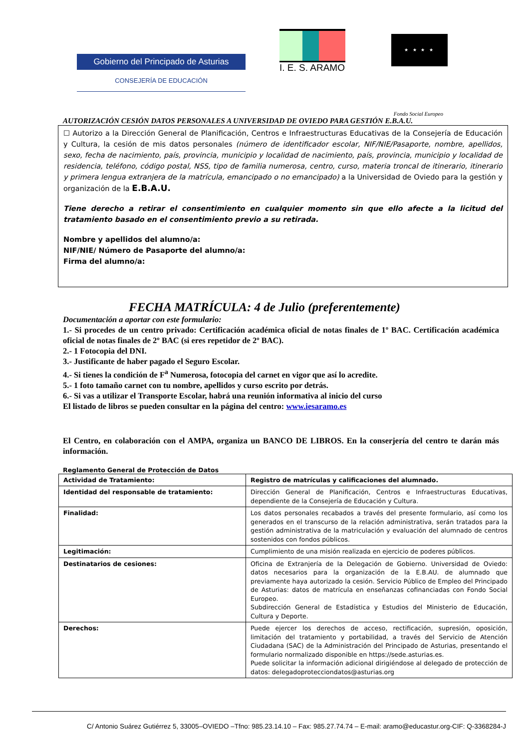Gobierno del Principado de Asturias
CONSEJERÍA DE EDUCACIÓN
I. E. S. ARAMO
★ ★ ★ ★
Fondo Social Europeo
AUTORIZACIÓN CESIÓN DATOS PERSONALES A UNIVERSIDAD DE OVIEDO PARA GESTIÓN E.B.A.U.
☐ Autorizo a la Dirección General de Planificación, Centros e Infraestructuras Educativas de la Consejería de Educación y Cultura, la cesión de mis datos personales (número de identificador escolar, NIF/NIE/Pasaporte, nombre, apellidos, sexo, fecha de nacimiento, país, provincia, municipio y localidad de nacimiento, país, provincia, municipio y localidad de residencia, teléfono, código postal, NSS, tipo de familia numerosa, centro, curso, materia troncal de itinerario, itinerario y primera lengua extranjera de la matrícula, emancipado o no emancipado) a la Universidad de Oviedo para la gestión y organización de la E.B.A.U.
Tiene derecho a retirar el consentimiento en cualquier momento sin que ello afecte a la licitud del tratamiento basado en el consentimiento previo a su retirada.
Nombre y apellidos del alumno/a:
NIF/NIE/ Número de Pasaporte del alumno/a:
Firma del alumno/a:
FECHA MATRÍCULA: 4 de Julio (preferentemente)
Documentación a aportar con este formulario:
1.- Si procedes de un centro privado: Certificación académica oficial de notas finales de 1º BAC. Certificación académica oficial de notas finales de 2º BAC (si eres repetidor de 2º BAC).
2.- 1 Fotocopia del DNI.
3.- Justificante de haber pagado el Seguro Escolar.
4.- Si tienes la condición de F<sup>a</sup> Numerosa, fotocopia del carnet en vigor que así lo acredite.
5.- 1 foto tamaño carnet con tu nombre, apellidos y curso escrito por detrás.
6.- Si vas a utilizar el Transporte Escolar, habrá una reunión informativa al inicio del curso
El listado de libros se pueden consultar en la página del centro: www.iesaramo.es
El Centro, en colaboración con el AMPA, organiza un BANCO DE LIBROS. En la conserjería del centro te darán más información.
Reglamento General de Protección de Datos
| Actividad de Tratamiento: | Registro de matrículas y calificaciones del alumnado. |
| Identidad del responsable de tratamiento: | Dirección General de Planificación, Centros e Infraestructuras Educativas, dependiente de la Consejería de Educación y Cultura. |
| Finalidad: | Los datos personales recabados a través del presente formulario, así como los generados en el transcurso de la relación administrativa, serán tratados para la gestión administrativa de la matriculación y evaluación del alumnado de centros sostenidos con fondos públicos. |
| Legitimación: | Cumplimiento de una misión realizada en ejercicio de poderes públicos. |
| Destinatarios de cesiones: | Oficina de Extranjería de la Delegación de Gobierno. Universidad de Oviedo: datos necesarios para la organización de la E.B.AU. de alumnado que previamente haya autorizado la cesión. Servicio Público de Empleo del Principado de Asturias: datos de matrícula en enseñanzas cofinanciadas con Fondo Social Europeo. Subdirección General de Estadística y Estudios del Ministerio de Educación, Cultura y Deporte. |
| Derechos: | Puede ejercer los derechos de acceso, rectificación, supresión, oposición, limitación del tratamiento y portabilidad, a través del Servicio de Atención Ciudadana (SAC) de la Administración del Principado de Asturias, presentando el formulario normalizado disponible en https://sede.asturias.es. Puede solicitar la información adicional dirigiéndose al delegado de protección de datos: delegadoprotecciondatos@asturias.org |
C/ Antonio Suárez Gutiérrez 5, 33005–OVIEDO –Tfno: 985.23.14.10 – Fax: 985.27.74.74 – E-mail: aramo@educastur.org-CIF: Q-3368284-J